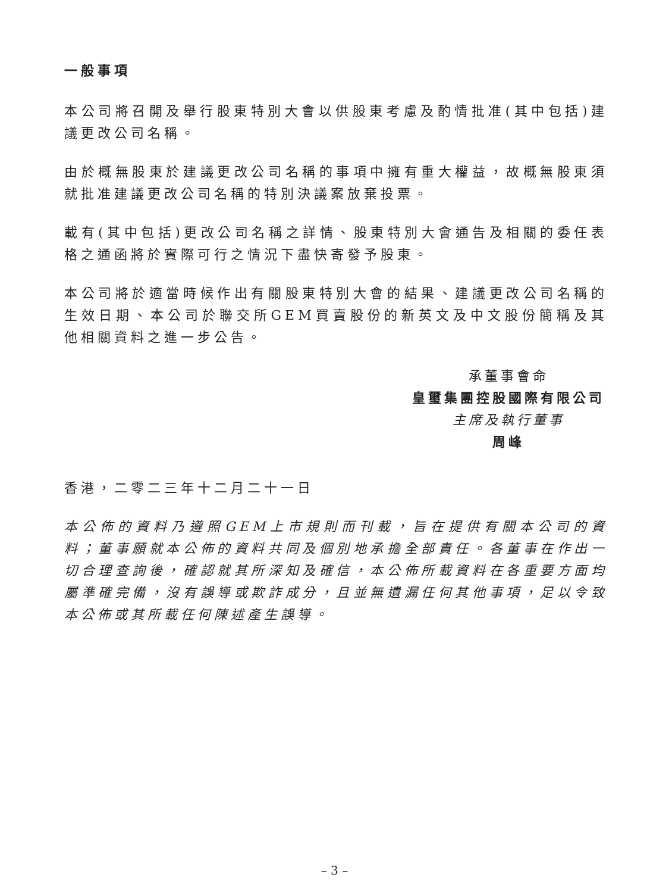一般事項
本公司將召開及舉行股東特別大會以供股東考慮及酌情批准(其中包括)建議更改公司名稱。
由於概無股東於建議更改公司名稱的事項中擁有重大權益，故概無股東須就批准建議更改公司名稱的特別決議案放棄投票。
載有(其中包括)更改公司名稱之詳情、股東特別大會通告及相關的委任表格之通函將於實際可行之情況下盡快寄發予股東。
本公司將於適當時候作出有關股東特別大會的結果、建議更改公司名稱的生效日期、本公司於聯交所GEM買賣股份的新英文及中文股份簡稱及其他相關資料之進一步公告。
承董事會命
皇璽集團控股國際有限公司
主席及執行董事
周峰
香港，二零二三年十二月二十一日
本公佈的資料乃遵照GEM上市規則而刊載，旨在提供有關本公司的資料；董事願就本公佈的資料共同及個別地承擔全部責任。各董事在作出一切合理查詢後，確認就其所深知及確信，本公佈所載資料在各重要方面均屬準確完備，沒有誤導或欺詐成分，且並無遺漏任何其他事項，足以令致本公佈或其所載任何陳述產生誤導。
– 3 –